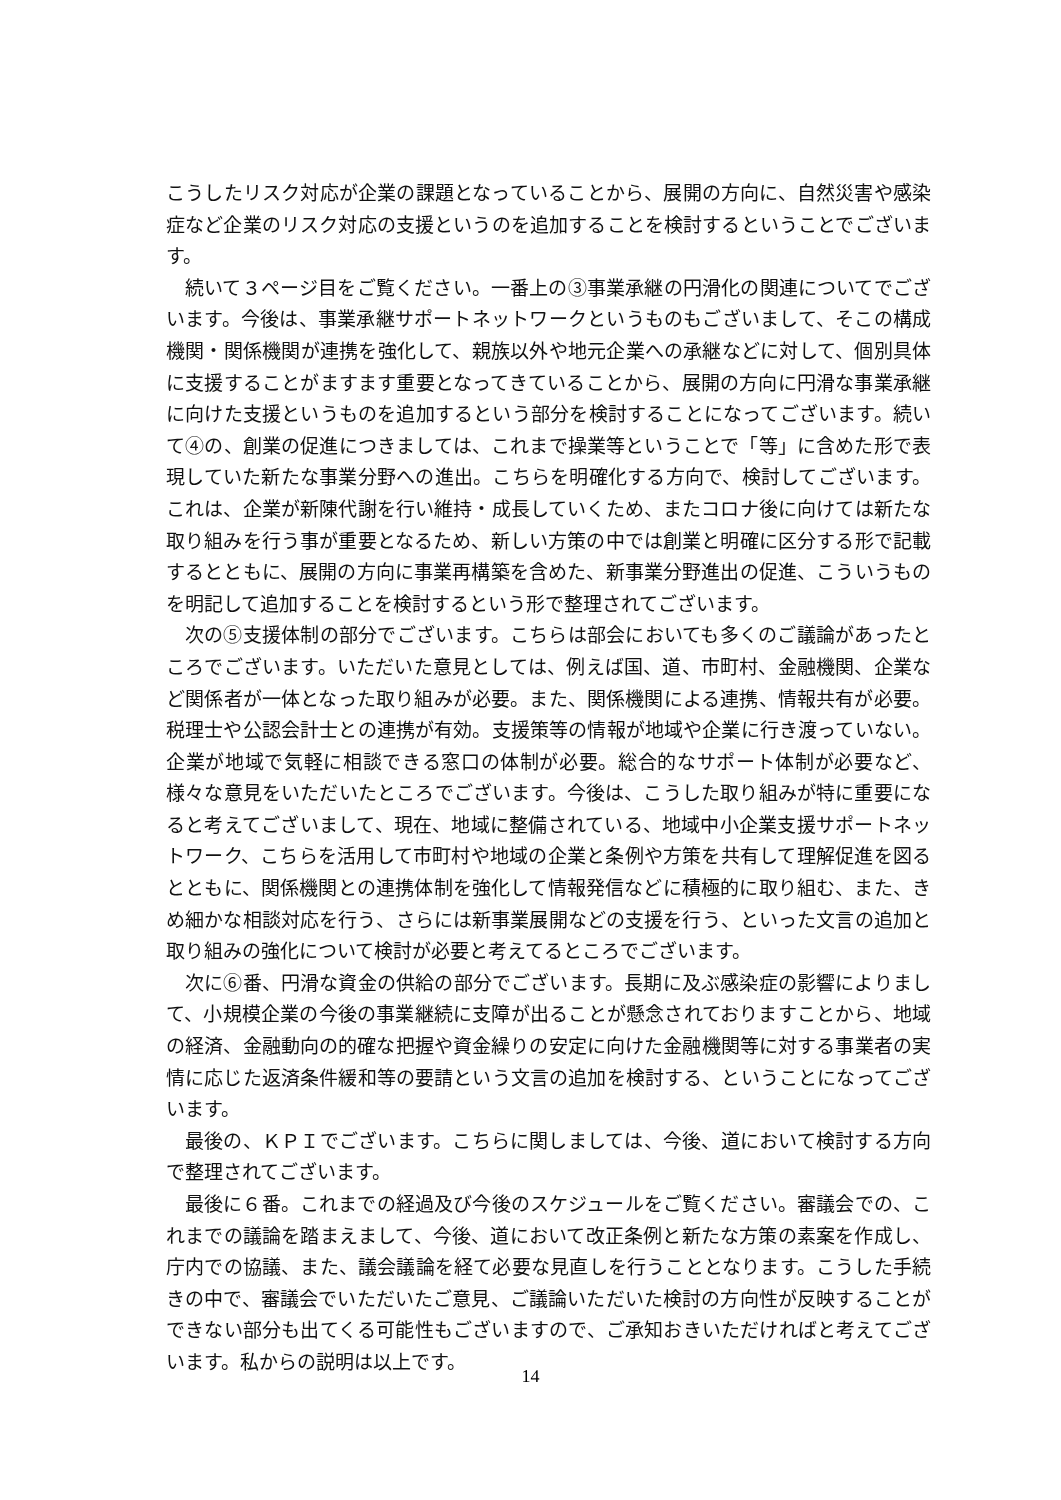こうしたリスク対応が企業の課題となっていることから、展開の方向に、自然災害や感染症など企業のリスク対応の支援というのを追加することを検討するということでございます。
続いて３ページ目をご覧ください。一番上の③事業承継の円滑化の関連についてでございます。今後は、事業承継サポートネットワークというものもございまして、そこの構成機関・関係機関が連携を強化して、親族以外や地元企業への承継などに対して、個別具体に支援することがますます重要となってきていることから、展開の方向に円滑な事業承継に向けた支援というものを追加するという部分を検討することになってございます。続いて④の、創業の促進につきましては、これまで操業等ということで「等」に含めた形で表現していた新たな事業分野への進出。こちらを明確化する方向で、検討してございます。これは、企業が新陳代謝を行い維持・成長していくため、またコロナ後に向けては新たな取り組みを行う事が重要となるため、新しい方策の中では創業と明確に区分する形で記載するとともに、展開の方向に事業再構築を含めた、新事業分野進出の促進、こういうものを明記して追加することを検討するという形で整理されてございます。
次の⑤支援体制の部分でございます。こちらは部会においても多くのご議論があったところでございます。いただいた意見としては、例えば国、道、市町村、金融機関、企業など関係者が一体となった取り組みが必要。また、関係機関による連携、情報共有が必要。税理士や公認会計士との連携が有効。支援策等の情報が地域や企業に行き渡っていない。企業が地域で気軽に相談できる窓口の体制が必要。総合的なサポート体制が必要など、様々な意見をいただいたところでございます。今後は、こうした取り組みが特に重要になると考えてございまして、現在、地域に整備されている、地域中小企業支援サポートネットワーク、こちらを活用して市町村や地域の企業と条例や方策を共有して理解促進を図るとともに、関係機関との連携体制を強化して情報発信などに積極的に取り組む、また、きめ細かな相談対応を行う、さらには新事業展開などの支援を行う、といった文言の追加と取り組みの強化について検討が必要と考えてるところでございます。
次に⑥番、円滑な資金の供給の部分でございます。長期に及ぶ感染症の影響によりまして、小規模企業の今後の事業継続に支障が出ることが懸念されておりますことから、地域の経済、金融動向の的確な把握や資金繰りの安定に向けた金融機関等に対する事業者の実情に応じた返済条件緩和等の要請という文言の追加を検討する、ということになってございます。
最後の、ＫＰＩでございます。こちらに関しましては、今後、道において検討する方向で整理されてございます。
最後に６番。これまでの経過及び今後のスケジュールをご覧ください。審議会での、これまでの議論を踏まえまして、今後、道において改正条例と新たな方策の素案を作成し、庁内での協議、また、議会議論を経て必要な見直しを行うこととなります。こうした手続きの中で、審議会でいただいたご意見、ご議論いただいた検討の方向性が反映することができない部分も出てくる可能性もございますので、ご承知おきいただければと考えてございます。私からの説明は以上です。
14